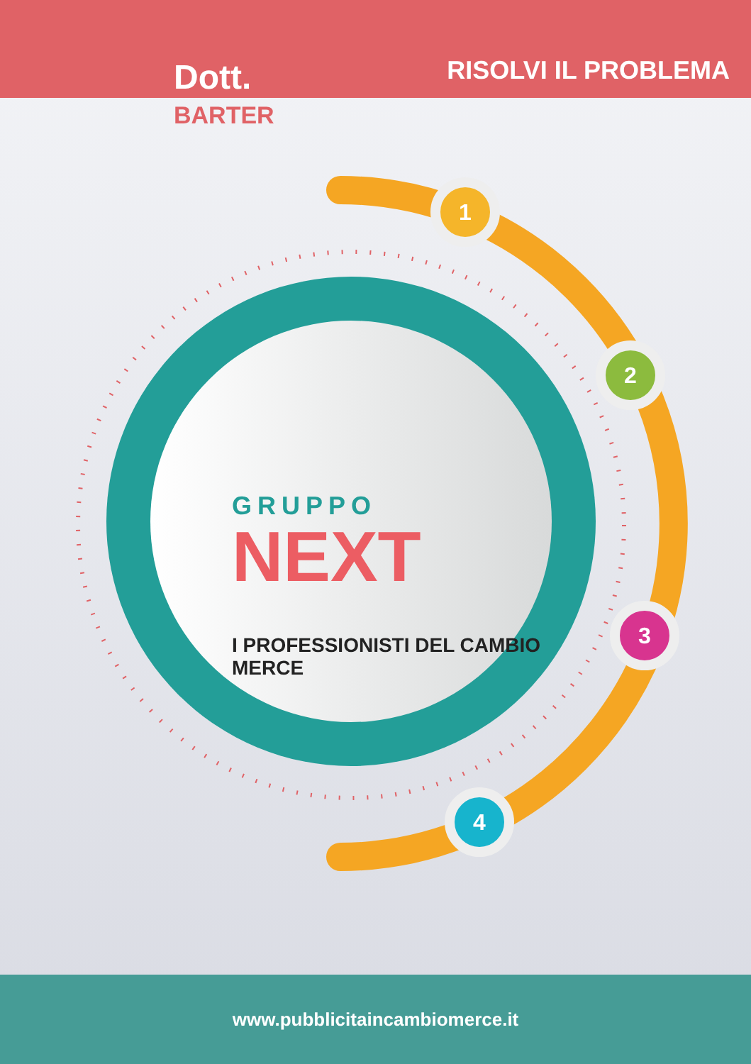Dott.
BARTER
RISOLVI IL PROBLEMA
GRUPPO
NEXT
I PROFESSIONISTI DEL CAMBIO MERCE
1
2
3
4
www.pubblicitaincambiomerce.it